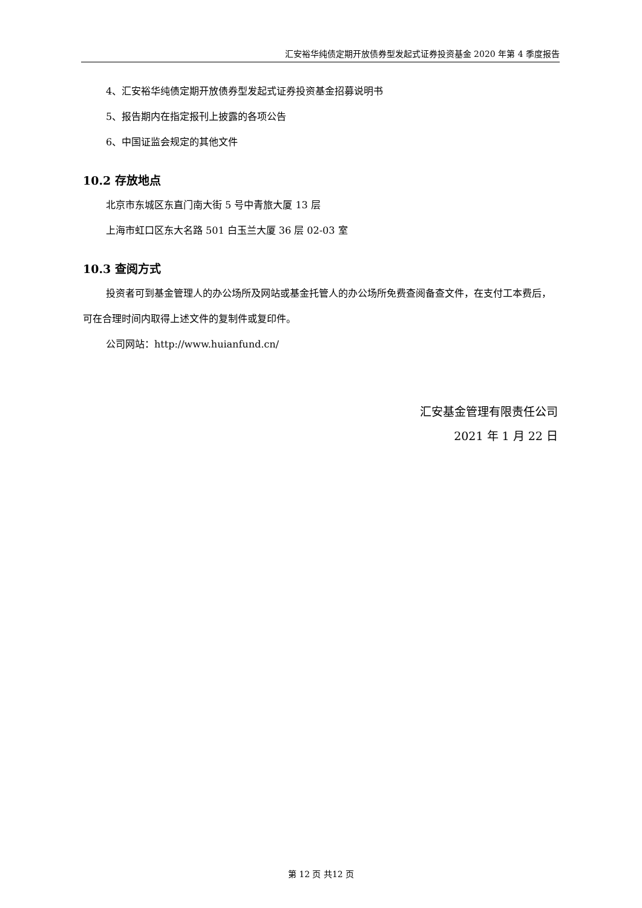汇安裕华纯债定期开放债券型发起式证券投资基金 2020 年第 4 季度报告
4、汇安裕华纯债定期开放债券型发起式证券投资基金招募说明书
5、报告期内在指定报刊上披露的各项公告
6、中国证监会规定的其他文件
10.2 存放地点
北京市东城区东直门南大街 5 号中青旅大厦 13 层
上海市虹口区东大名路 501 白玉兰大厦 36 层 02-03 室
10.3 查阅方式
投资者可到基金管理人的办公场所及网站或基金托管人的办公场所免费查阅备查文件，在支付工本费后，可在合理时间内取得上述文件的复制件或复印件。
公司网站：http://www.huianfund.cn/
汇安基金管理有限责任公司
2021 年 1 月 22 日
第 12 页 共12 页